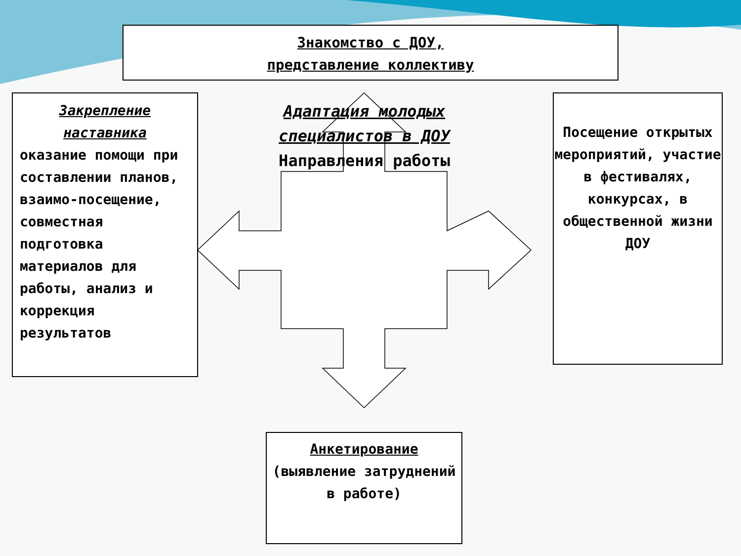Знакомство с ДОУ,
представление коллективу
Закрепление наставника
оказание помощи при составлении планов, взаимо-посещение, совместная подготовка материалов для работы, анализ и коррекция результатов
Адаптация молодых специалистов в ДОУ
Направления работы
Посещение открытых мероприятий, участие в фестивалях, конкурсах, в общественной жизни ДОУ
Анкетирование
(выявление затруднений в работе)